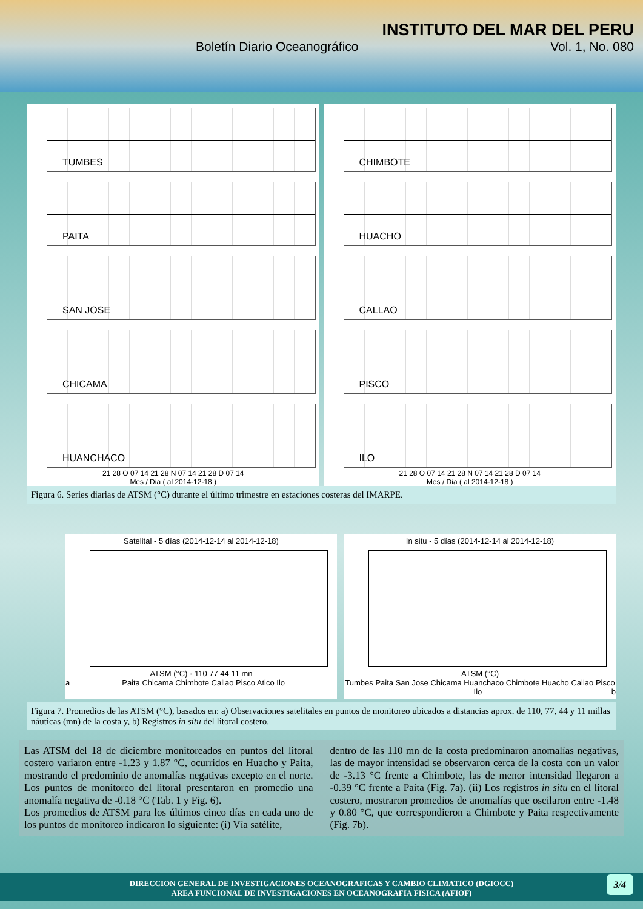INSTITUTO DEL MAR DEL PERU
Boletín Diario Oceanográfico Vol. 1, No. 080
TUMBES
PAITA
SAN JOSE
CHICAMA
HUANCHACO
21 28 O 07 14 21 28 N 07 14 21 28 D 07 14
Mes / Dia ( al 2014-12-18 )
CHIMBOTE
HUACHO
CALLAO
PISCO
ILO
21 28 O 07 14 21 28 N 07 14 21 28 D 07 14
Mes / Dia ( al 2014-12-18 )
Figura 6. Series diarias de ATSM (°C) durante el último trimestre en estaciones costeras del IMARPE.
Satelital - 5 días (2014-12-14 al 2014-12-18)
ATSM (°C) · 110 77 44 11 mn
Paita Chicama Chimbote Callao Pisco Atico Ilo a
In situ - 5 días (2014-12-14 al 2014-12-18)
ATSM (°C)
Tumbes Paita San Jose Chicama Huanchaco Chimbote Huacho Callao Pisco Ilo b
Figura 7. Promedios de las ATSM (°C), basados en: a) Observaciones satelitales en puntos de monitoreo ubicados a distancias aprox. de 110, 77, 44 y 11 millas náuticas (mn) de la costa y, b) Registros in situ del litoral costero.
Las ATSM del 18 de diciembre monitoreados en puntos del litoral costero variaron entre -1.23 y 1.87 °C, ocurridos en Huacho y Paita, mostrando el predominio de anomalías negativas excepto en el norte. Los puntos de monitoreo del litoral presentaron en promedio una anomalía negativa de -0.18 °C (Tab. 1 y Fig. 6).
Los promedios de ATSM para los últimos cinco días en cada uno de los puntos de monitoreo indicaron lo siguiente: (i) Vía satélite,
dentro de las 110 mn de la costa predominaron anomalías negativas, las de mayor intensidad se observaron cerca de la costa con un valor de -3.13 °C frente a Chimbote, las de menor intensidad llegaron a -0.39 °C frente a Paita (Fig. 7a). (ii) Los registros in situ en el litoral costero, mostraron promedios de anomalías que oscilaron entre -1.48 y 0.80 °C, que correspondieron a Chimbote y Paita respectivamente (Fig. 7b).
DIRECCION GENERAL DE INVESTIGACIONES OCEANOGRAFICAS Y CAMBIO CLIMATICO (DGIOCC)
AREA FUNCIONAL DE INVESTIGACIONES EN OCEANOGRAFIA FISICA (AFIOF)
3/4